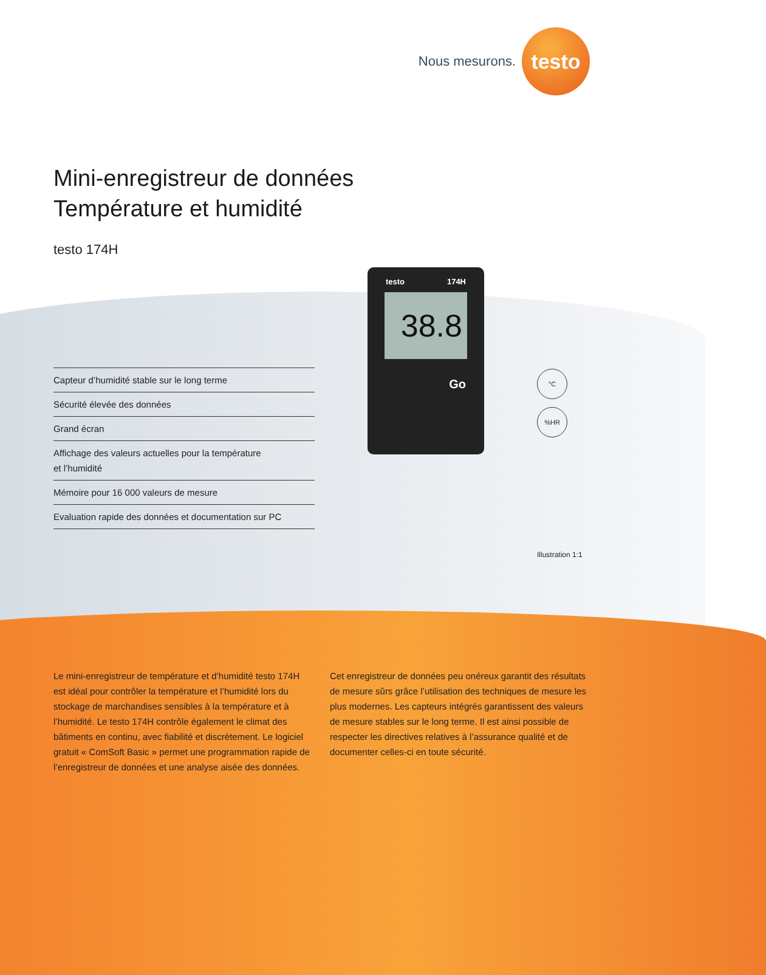Nous mesurons.
testo
Mini-enregistreur de données
Température et humidité
testo 174H
testo 174H
38.8
Go
Capteur d’humidité stable sur le long terme
Sécurité élevée des données
Grand écran
Affichage des valeurs actuelles pour la température
et l’humidité
Mémoire pour 16 000 valeurs de mesure
Evaluation rapide des données et documentation sur PC
°C
%HR
Illustration 1:1
Le mini-enregistreur de température et d’humidité testo 174H est idéal pour contrôler la température et l’humidité lors du stockage de marchandises sensibles à la température et à l’humidité. Le testo 174H contrôle également le climat des bâtiments en continu, avec fiabilité et discrètement. Le logiciel gratuit « ComSoft Basic » permet une programmation rapide de l’enregistreur de données et une analyse aisée des données.
Cet enregistreur de données peu onéreux garantit des résultats de mesure sûrs grâce l’utilisation des techniques de mesure les plus modernes. Les capteurs intégrés garantissent des valeurs de mesure stables sur le long terme. Il est ainsi possible de respecter les directives relatives à l’assurance qualité et de documenter celles-ci en toute sécurité.